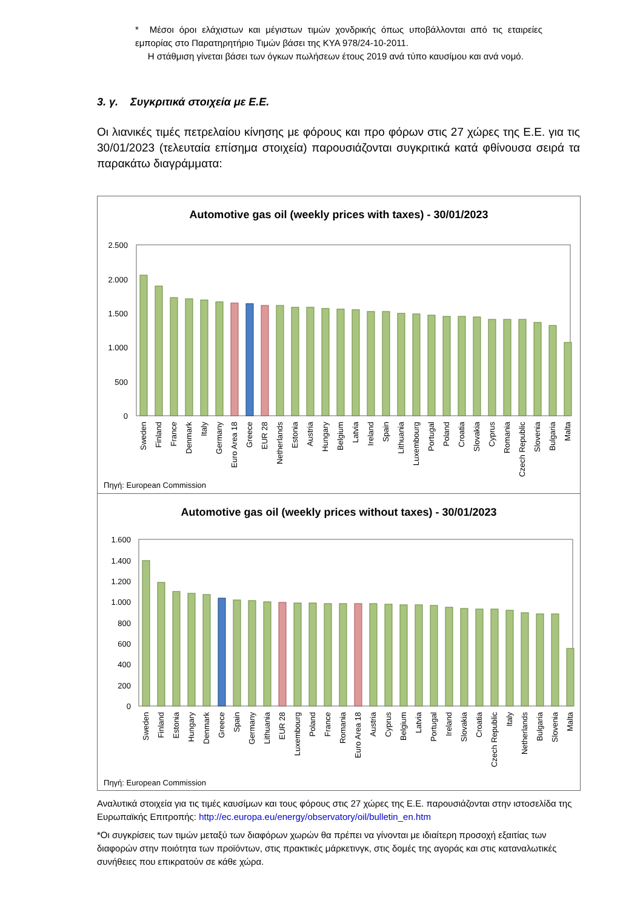* Μέσοι όροι ελάχιστων και μέγιστων τιμών χονδρικής όπως υποβάλλονται από τις εταιρείες εμπορίας στο Παρατηρητήριο Τιμών βάσει της ΚΥΑ 978/24-10-2011.
Η στάθμιση γίνεται βάσει των όγκων πωλήσεων έτους 2019 ανά τύπο καυσίμου και ανά νομό.
3. γ. Συγκριτικά στοιχεία με Ε.Ε.
Οι λιανικές τιμές πετρελαίου κίνησης με φόρους και προ φόρων στις 27 χώρες της Ε.Ε. για τις 30/01/2023 (τελευταία επίσημα στοιχεία) παρουσιάζονται συγκριτικά κατά φθίνουσα σειρά τα παρακάτω διαγράμματα:
Automotive gas oil (weekly prices with taxes) - 30/01/2023
2.500
2.000
1.500
1.000
500
0
Sweden
Finland
France
Denmark
Italy
Germany
Euro Area 18
Greece
EUR 28
Netherlands
Estonia
Austria
Hungary
Belgium
Latvia
Ireland
Spain
Lithuania
Luxembourg
Portugal
Poland
Croatia
Slovakia
Cyprus
Romania
Czech Republic
Slovenia
Bulgaria
Malta
Πηγή: European Commission
Automotive gas oil (weekly prices without taxes) - 30/01/2023
1.600
1.400
1.200
1.000
800
600
400
200
0
Sweden
Finland
Estonia
Hungary
Denmark
Greece
Spain
Germany
Lithuania
EUR 28
Luxembourg
Poland
France
Romania
Euro Area 18
Austria
Cyprus
Belgium
Latvia
Portugal
Ireland
Slovakia
Croatia
Czech Republic
Italy
Netherlands
Bulgaria
Slovenia
Malta
Πηγή: European Commission
Αναλυτικά στοιχεία για τις τιμές καυσίμων και τους φόρους στις 27 χώρες της Ε.Ε. παρουσιάζονται στην ιστοσελίδα της Ευρωπαϊκής Επιτροπής: http://ec.europa.eu/energy/observatory/oil/bulletin_en.htm
*Οι συγκρίσεις των τιμών μεταξύ των διαφόρων χωρών θα πρέπει να γίνονται με ιδιαίτερη προσοχή εξαιτίας των διαφορών στην ποιότητα των προϊόντων, στις πρακτικές μάρκετινγκ, στις δομές της αγοράς και στις καταναλωτικές συνήθειες που επικρατούν σε κάθε χώρα.